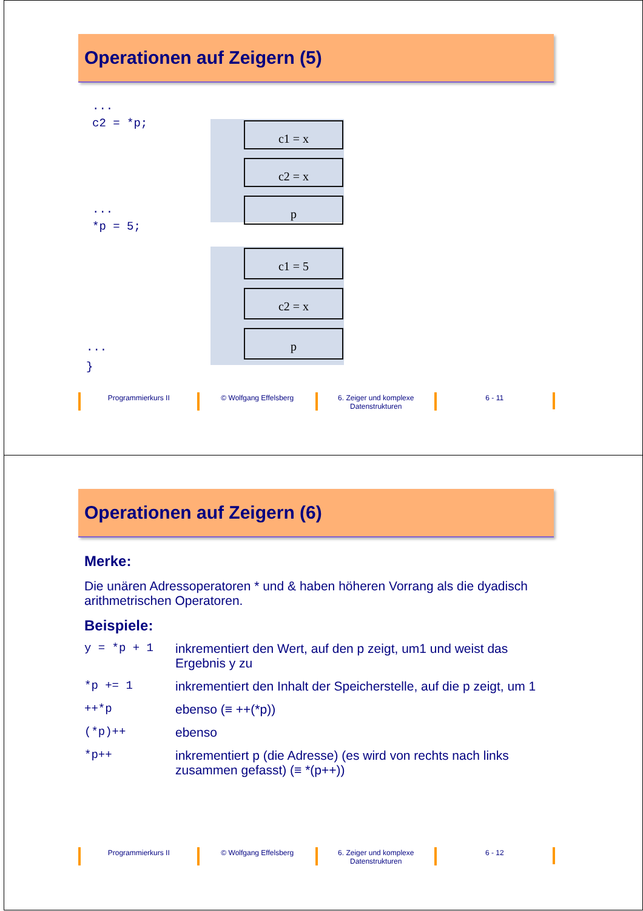Operationen auf Zeigern (5)
...
c2 = *p;
c1 = x
c2 = x
p
...
*p = 5;
c1 = 5
c2 = x
p
...
}
Programmierkurs II © Wolfgang Effelsberg 6. Zeiger und komplexe
Datenstrukturen
6 - 11
Operationen auf Zeigern (6)
Merke:
Die unären Adressoperatoren * und & haben höheren Vorrang als die dyadisch arithmetrischen Operatoren.
Beispiele:
| y = *p + 1 | inkrementiert den Wert, auf den p zeigt, um1 und weist das Ergebnis y zu |
| *p += 1 | inkrementiert den Inhalt der Speicherstelle, auf die p zeigt, um 1 |
| ++*p | ebenso (≡ ++(*p)) |
| (*p)++ | ebenso |
| *p++ | inkrementiert p (die Adresse) (es wird von rechts nach links zusammen gefasst) (≡ *(p++)) |
Programmierkurs II © Wolfgang Effelsberg 6. Zeiger und komplexe
Datenstrukturen
6 - 12